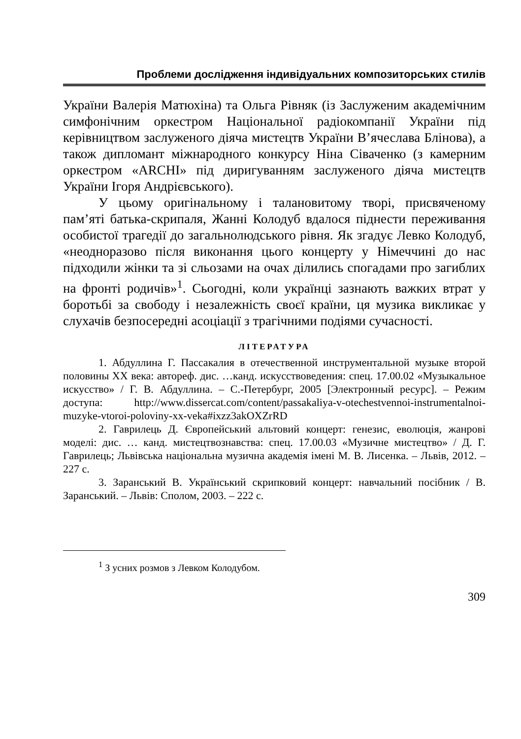Проблеми дослідження індивідуальних композиторських стилів
України Валерія Матюхіна) та Ольга Рівняк (із Заслуженим академічним симфонічним оркестром Національної радіокомпанії України під керівництвом заслуженого діяча мистецтв України В’ячеслава Блінова), а також дипломант міжнародного конкурсу Ніна Сіваченко (з камерним оркестром «ARCHI» під диригуванням заслуженого діяча мистецтв України Ігоря Андрієвського).
У цьому оригінальному і талановитому творі, присвяченому пам’яті батька-скрипаля, Жанні Колодуб вдалося піднести переживання особистої трагедії до загальнолюдського рівня. Як згадує Левко Колодуб, «неодноразово після виконання цього концерту у Німеччині до нас підходили жінки та зі сльозами на очах ділились спогадами про загиблих на фронті родичів»<sup>1</sup>. Сьогодні, коли українці зазнають важких втрат у боротьбі за свободу і незалежність своєї країни, ця музика викликає у слухачів безпосередні асоціації з трагічними подіями сучасності.
ЛІТЕРАТУРА
1. Абдуллина Г. Пассакалия в отечественной инструментальной музыке второй половины ХХ века: автореф. дис. …канд. искусствоведения: спец. 17.00.02 «Музыкальное искусство» / Г. В. Абдуллина. – С.-Петербург, 2005 [Электронный ресурс]. – Режим доступа: http://www.dissercat.com/content/passakaliya-v-otechestvennoi-instrumentalnoi-muzyke-vtoroi-poloviny-xx-veka#ixzz3akOXZrRD
2. Гаврилець Д. Європейський альтовий концерт: генезис, еволюція, жанрові моделі: дис. … канд. мистецтвознавства: спец. 17.00.03 «Музичне мистецтво» / Д. Г. Гаврилець; Львівська національна музична академія імені М. В. Лисенка. – Львів, 2012. – 227 с.
3. Заранський В. Український скрипковий концерт: навчальний посібник / В. Заранський. – Львів: Сполом, 2003. – 222 с.
<sup>1</sup> З усних розмов з Левком Колодубом.
309